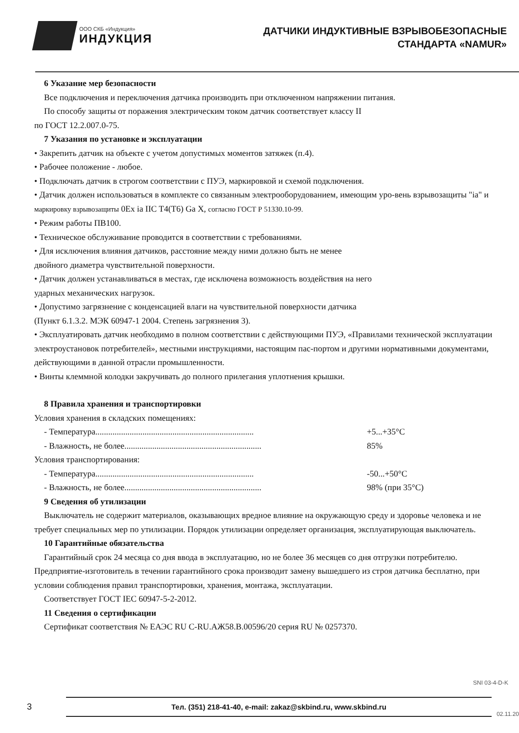ООО СКБ «Индукция»
ИНДУКЦИЯ
ДАТЧИКИ ИНДУКТИВНЫЕ ВЗРЫВОБЕЗОПАСНЫЕ
СТАНДАРТА «NAMUR»
6 Указание мер безопасности
Все подключения и переключения датчика производить при отключенном напряжении питания.
По способу защиты от поражения электрическим током датчик соответствует классу II
по ГОСТ 12.2.007.0-75.
7 Указания по установке и эксплуатации
• Закрепить датчик на объекте с учетом допустимых моментов затяжек (п.4).
• Рабочее положение - любое.
• Подключать датчик в строгом соответствии с ПУЭ, маркировкой и схемой подключения.
• Датчик должен использоваться в комплекте со связанным электрооборудованием, имеющим уро-вень взрывозащиты "ia" и маркировку взрывозащиты 0Ex ia IIC T4(T6) Ga X, согласно ГОСТ Р 51330.10-99.
• Режим работы ПВ100.
• Техническое обслуживание проводится в соответствии с требованиями.
• Для исключения влияния датчиков, расстояние между ними должно быть не менее
двойного диаметра чувствительной поверхности.
• Датчик должен устанавливаться в местах, где исключена возможность воздействия на него
ударных механических нагрузок.
• Допустимо загрязнение с конденсацией влаги на чувствительной поверхности датчика
(Пункт 6.1.3.2. МЭК 60947-1 2004. Степень загрязнения 3).
• Эксплуатировать датчик необходимо в полном соответствии с действующими ПУЭ, «Правилами технической эксплуатации электроустановок потребителей», местными инструкциями, настоящим пас-портом и другими нормативными документами, действующими в данной отрасли промышленности.
• Винты клеммной колодки закручивать до полного прилегания уплотнения крышки.
8 Правила хранения и транспортировки
Условия хранения в складских помещениях:
- Температура.......................................................................... +5...+35°С
- Влажность, не более................................................................ 85%
Условия транспортирования:
- Температура.......................................................................... -50...+50°С
- Влажность, не более................................................................ 98% (при 35°С)
9 Сведения об утилизации
Выключатель не содержит материалов, оказывающих вредное влияние на окружающую среду и здоровье человека и не требует специальных мер по утилизации. Порядок утилизации определяет организация, эксплуатирующая выключатель.
10 Гарантийные обязательства
Гарантийный срок 24 месяца со дня ввода в эксплуатацию, но не более 36 месяцев со дня отгрузки потребителю. Предприятие-изготовитель в течении гарантийного срока производит замену вышедшего из строя датчика бесплатно, при условии соблюдения правил транспортировки, хранения, монтажа, эксплуатации.
Соответствует ГОСТ IEC 60947-5-2-2012.
11 Сведения о сертификации
Сертификат соответствия № ЕАЭС RU C-RU.АЖ58.В.00596/20 серия RU № 0257370.
SNI 03-4-D-K
3
Тел. (351) 218-41-40, e-mail: zakaz@skbind.ru, www.skbind.ru
02.11.20